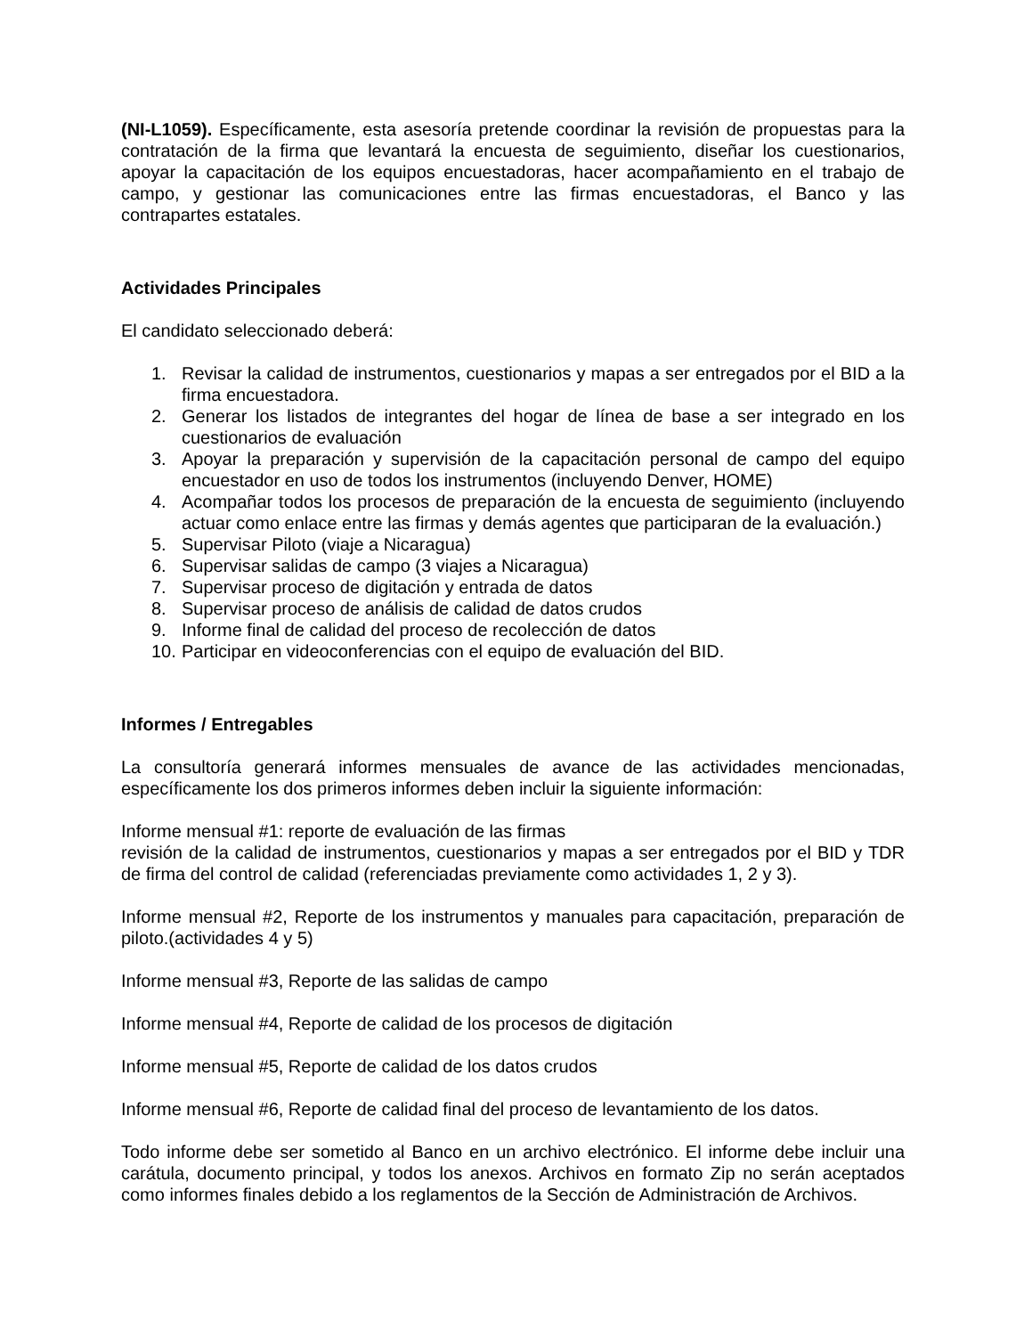(NI-L1059). Específicamente, esta asesoría pretende coordinar la revisión de propuestas para la contratación de la firma que levantará la encuesta de seguimiento, diseñar los cuestionarios, apoyar la capacitación de los equipos encuestadoras, hacer acompañamiento en el trabajo de campo, y gestionar las comunicaciones entre las firmas encuestadoras, el Banco y las contrapartes estatales.
Actividades Principales
El candidato seleccionado deberá:
1. Revisar la calidad de instrumentos, cuestionarios y mapas a ser entregados por el BID a la firma encuestadora.
2. Generar los listados de integrantes del hogar de línea de base a ser integrado en los cuestionarios de evaluación
3. Apoyar la preparación y supervisión de la capacitación personal de campo del equipo encuestador en uso de todos los instrumentos (incluyendo Denver, HOME)
4. Acompañar todos los procesos de preparación de la encuesta de seguimiento (incluyendo actuar como enlace entre las firmas y demás agentes que participaran de la evaluación.)
5. Supervisar Piloto (viaje a Nicaragua)
6. Supervisar salidas de campo (3 viajes a Nicaragua)
7. Supervisar proceso de digitación y entrada de datos
8. Supervisar proceso de análisis de calidad de datos crudos
9. Informe final de calidad del proceso de recolección de datos
10. Participar en videoconferencias con el equipo de evaluación del BID.
Informes / Entregables
La consultoría generará informes mensuales de avance de las actividades mencionadas, específicamente los dos primeros informes deben incluir la siguiente información:
Informe mensual #1: reporte de evaluación de las firmas
revisión de la calidad de instrumentos, cuestionarios y mapas a ser entregados por el BID y TDR de firma del control de calidad (referenciadas previamente como actividades 1, 2 y 3).
Informe mensual #2, Reporte de los instrumentos y manuales para capacitación, preparación de piloto.(actividades 4 y 5)
Informe mensual #3, Reporte de las salidas de campo
Informe mensual #4, Reporte de calidad de los procesos de digitación
Informe mensual #5, Reporte de calidad de los datos crudos
Informe mensual #6, Reporte de calidad final del proceso de levantamiento de los datos.
Todo informe debe ser sometido al Banco en un archivo electrónico. El informe debe incluir una carátula, documento principal, y todos los anexos. Archivos en formato Zip no serán aceptados como informes finales debido a los reglamentos de la Sección de Administración de Archivos.